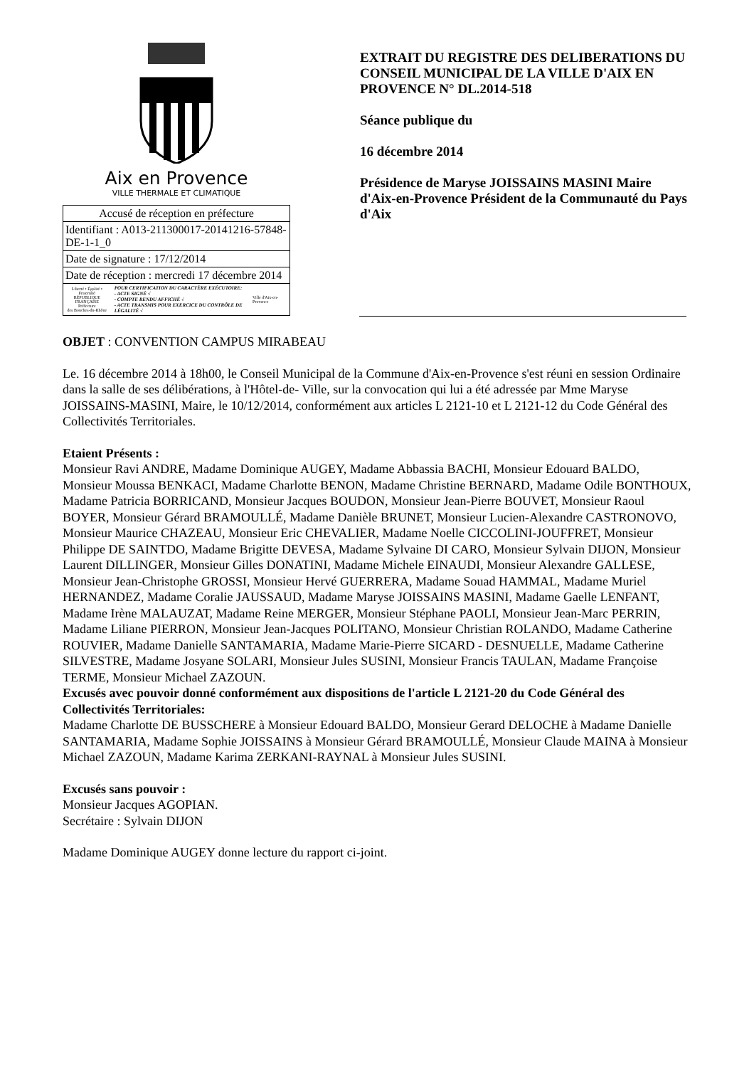Aix en Provence
VILLE THERMALE ET CLIMATIQUE
| Accusé de réception en préfecture |
| Identifiant : A013-211300017-20141216-57848-DE-1-1_0 |
| Date de signature : 17/12/2014 |
| Date de réception : mercredi 17 décembre 2014 |
| Liberté • Égalité • Fraternité RÉPUBLIQUE FRANÇAISE Préfecture des Bouches-du-Rhône POUR CERTIFICATION DU CARACTÈRE EXÉCUTOIRE: - ACTE SIGNÉ √ - COMPTE RENDU AFFICHÉ √ - ACTE TRANSMIS POUR EXERCICE DU CONTRÔLE DE LÉGALITÉ √ Ville d'Aix-en-Provence |
EXTRAIT DU REGISTRE DES DELIBERATIONS DU CONSEIL MUNICIPAL DE LA VILLE D'AIX EN PROVENCE N° DL.2014-518
Séance publique du
16 décembre 2014
Présidence de Maryse JOISSAINS MASINI Maire d'Aix-en-Provence Président de la Communauté du Pays d'Aix
OBJET : CONVENTION CAMPUS MIRABEAU
Le. 16 décembre 2014 à 18h00, le Conseil Municipal de la Commune d'Aix-en-Provence s'est réuni en session Ordinaire dans la salle de ses délibérations, à l'Hôtel-de- Ville, sur la convocation qui lui a été adressée par Mme Maryse JOISSAINS-MASINI, Maire, le 10/12/2014, conformément aux articles L 2121-10 et L 2121-12 du Code Général des Collectivités Territoriales.
Etaient Présents :
Monsieur Ravi ANDRE, Madame Dominique AUGEY, Madame Abbassia BACHI, Monsieur Edouard BALDO, Monsieur Moussa BENKACI, Madame Charlotte BENON, Madame Christine BERNARD, Madame Odile BONTHOUX, Madame Patricia BORRICAND, Monsieur Jacques BOUDON, Monsieur Jean-Pierre BOUVET, Monsieur Raoul BOYER, Monsieur Gérard BRAMOULLÉ, Madame Danièle BRUNET, Monsieur Lucien-Alexandre CASTRONOVO, Monsieur Maurice CHAZEAU, Monsieur Eric CHEVALIER, Madame Noelle CICCOLINI-JOUFFRET, Monsieur Philippe DE SAINTDO, Madame Brigitte DEVESA, Madame Sylvaine DI CARO, Monsieur Sylvain DIJON, Monsieur Laurent DILLINGER, Monsieur Gilles DONATINI, Madame Michele EINAUDI, Monsieur Alexandre GALLESE, Monsieur Jean-Christophe GROSSI, Monsieur Hervé GUERRERA, Madame Souad HAMMAL, Madame Muriel HERNANDEZ, Madame Coralie JAUSSAUD, Madame Maryse JOISSAINS MASINI, Madame Gaelle LENFANT, Madame Irène MALAUZAT, Madame Reine MERGER, Monsieur Stéphane PAOLI, Monsieur Jean-Marc PERRIN, Madame Liliane PIERRON, Monsieur Jean-Jacques POLITANO, Monsieur Christian ROLANDO, Madame Catherine ROUVIER, Madame Danielle SANTAMARIA, Madame Marie-Pierre SICARD - DESNUELLE, Madame Catherine SILVESTRE, Madame Josyane SOLARI, Monsieur Jules SUSINI, Monsieur Francis TAULAN, Madame Françoise TERME, Monsieur Michael ZAZOUN.
Excusés avec pouvoir donné conformément aux dispositions de l'article L 2121-20 du Code Général des Collectivités Territoriales:
Madame Charlotte DE BUSSCHERE à Monsieur Edouard BALDO, Monsieur Gerard DELOCHE à Madame Danielle SANTAMARIA, Madame Sophie JOISSAINS à Monsieur Gérard BRAMOULLÉ, Monsieur Claude MAINA à Monsieur Michael ZAZOUN, Madame Karima ZERKANI-RAYNAL à Monsieur Jules SUSINI.
Excusés sans pouvoir :
Monsieur Jacques AGOPIAN.
Secrétaire : Sylvain DIJON
Madame Dominique AUGEY donne lecture du rapport ci-joint.